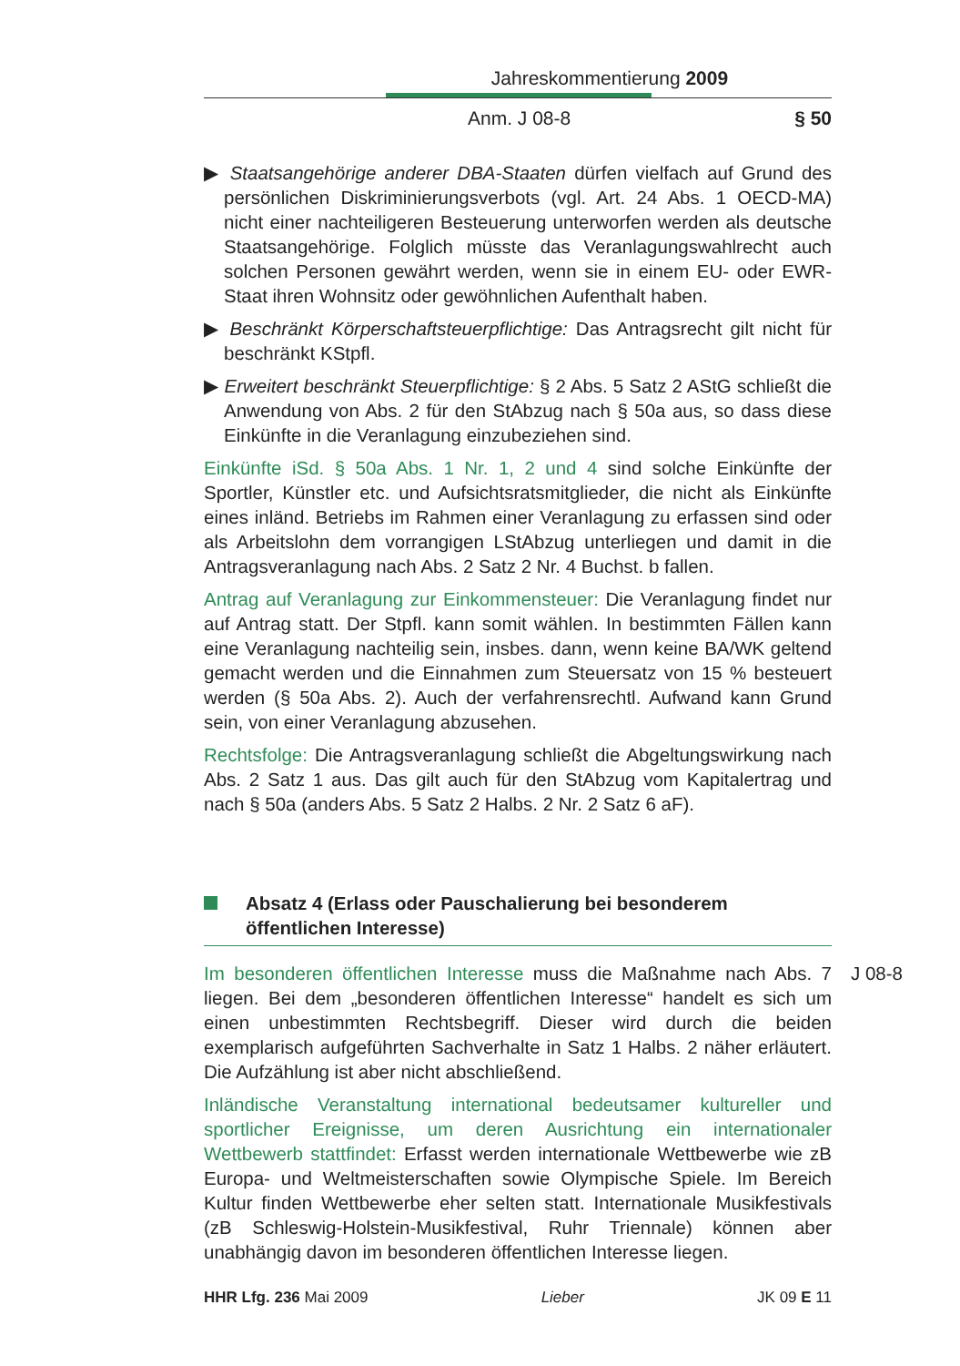Jahreskommentierung 2009
Anm. J 08-8 § 50
▶ Staatsangehörige anderer DBA-Staaten dürfen vielfach auf Grund des persönlichen Diskriminierungsverbots (vgl. Art. 24 Abs. 1 OECD-MA) nicht einer nachteiligeren Besteuerung unterworfen werden als deutsche Staatsangehörige. Folglich müsste das Veranlagungswahlrecht auch solchen Personen gewährt werden, wenn sie in einem EU- oder EWR-Staat ihren Wohnsitz oder gewöhnlichen Aufenthalt haben.
▶ Beschränkt Körperschaftsteuerpflichtige: Das Antragsrecht gilt nicht für beschränkt KStpfl.
▶ Erweitert beschränkt Steuerpflichtige: § 2 Abs. 5 Satz 2 AStG schließt die Anwendung von Abs. 2 für den StAbzug nach § 50a aus, so dass diese Einkünfte in die Veranlagung einzubeziehen sind.
Einkünfte iSd. § 50a Abs. 1 Nr. 1, 2 und 4 sind solche Einkünfte der Sportler, Künstler etc. und Aufsichtsratsmitglieder, die nicht als Einkünfte eines inländ. Betriebs im Rahmen einer Veranlagung zu erfassen sind oder als Arbeitslohn dem vorrangigen LStAbzug unterliegen und damit in die Antragsveranlagung nach Abs. 2 Satz 2 Nr. 4 Buchst. b fallen.
Antrag auf Veranlagung zur Einkommensteuer: Die Veranlagung findet nur auf Antrag statt. Der Stpfl. kann somit wählen. In bestimmten Fällen kann eine Veranlagung nachteilig sein, insbes. dann, wenn keine BA/WK geltend gemacht werden und die Einnahmen zum Steuersatz von 15 % besteuert werden (§ 50a Abs. 2). Auch der verfahrensrechtl. Aufwand kann Grund sein, von einer Veranlagung abzusehen.
Rechtsfolge: Die Antragsveranlagung schließt die Abgeltungswirkung nach Abs. 2 Satz 1 aus. Das gilt auch für den StAbzug vom Kapitalertrag und nach § 50a (anders Abs. 5 Satz 2 Halbs. 2 Nr. 2 Satz 6 aF).
Absatz 4 (Erlass oder Pauschalierung bei besonderem öffentlichen Interesse)
J 08-8 Im besonderen öffentlichen Interesse muss die Maßnahme nach Abs. 7 liegen. Bei dem „besonderen öffentlichen Interesse“ handelt es sich um einen unbestimmten Rechtsbegriff. Dieser wird durch die beiden exemplarisch aufgeführten Sachverhalte in Satz 1 Halbs. 2 näher erläutert. Die Aufzählung ist aber nicht abschließend.
Inländische Veranstaltung international bedeutsamer kultureller und sportlicher Ereignisse, um deren Ausrichtung ein internationaler Wettbewerb stattfindet: Erfasst werden internationale Wettbewerbe wie zB Europa- und Weltmeisterschaften sowie Olympische Spiele. Im Bereich Kultur finden Wettbewerbe eher selten statt. Internationale Musikfestivals (zB Schleswig-Holstein-Musikfestival, Ruhr Triennale) können aber unabhängig davon im besonderen öffentlichen Interesse liegen.
HHR Lfg. 236 Mai 2009 Lieber JK 09 E 11